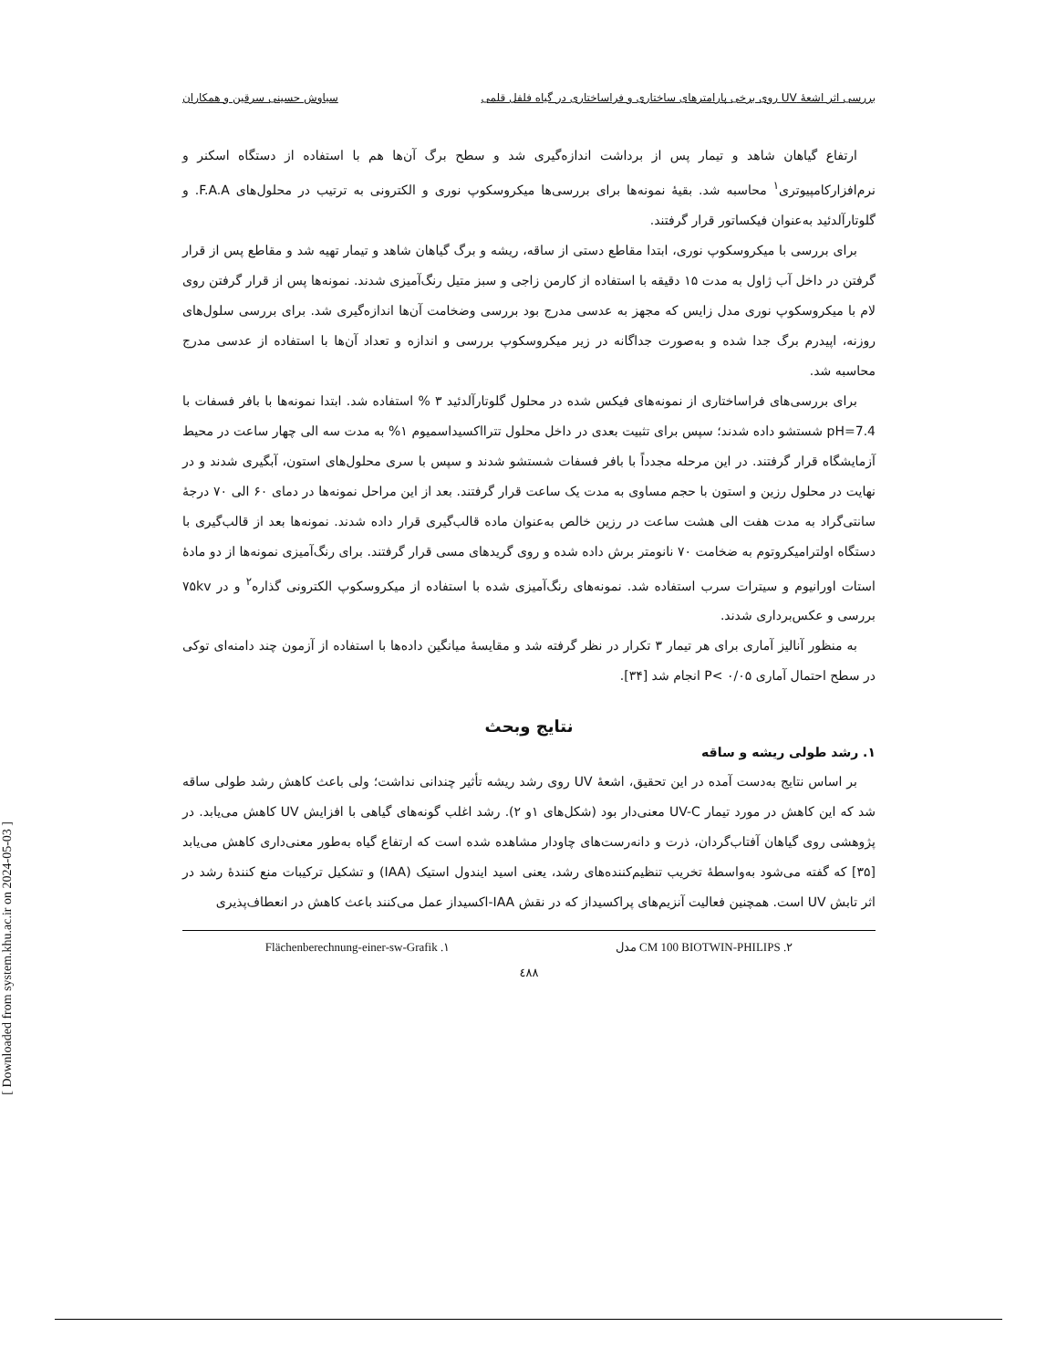[ Downloaded from system.khu.ac.ir on 2024-05-03 ]
بررسی اثر اشعهٔ UV روی برخی پارامترهای ساختاری و فراساختاری در گیاه فلفل قلمی سیاوش حسینی سرقین و همکاران
ارتفاع گیاهان شاهد و تیمار پس از برداشت اندازه‌گیری شد و سطح برگ آن‌ها هم با استفاده از دستگاه اسکنر و نرم‌افزارکامپیوتری<sup>۱</sup> محاسبه شد. بقیهٔ نمونه‌ها برای بررسی‌ها میکروسکوپ نوری و الکترونی به ترتیب در محلول‌های F.A.A. و گلوتارآلدئید به‌عنوان فیکساتور قرار گرفتند.
برای بررسی با میکروسکوپ نوری، ابتدا مقاطع دستی از ساقه، ریشه و برگ گیاهان شاهد و تیمار تهیه شد و مقاطع پس از قرار گرفتن در داخل آب ژاول به مدت ۱۵ دقیقه با استفاده از کارمن زاجی و سبز متیل رنگ‌آمیزی شدند. نمونه‌ها پس از قرار گرفتن روی لام با میکروسکوپ نوری مدل زایس که مجهز به عدسی مدرج بود بررسی وضخامت آن‌ها اندازه‌گیری شد. برای بررسی سلول‌های روزنه، اپیدرم برگ جدا شده و به‌صورت جداگانه در زیر میکروسکوپ بررسی و اندازه و تعداد آن‌ها با استفاده از عدسی مدرج محاسبه شد.
برای بررسی‌های فراساختاری از نمونه‌های فیکس شده در محلول گلوتارآلدئید ۳ % استفاده شد. ابتدا نمونه‌ها با بافر فسفات با pH=7.4 شستشو داده شدند؛ سپس برای تثبیت بعدی در داخل محلول تترااکسیداسمیوم ۱% به مدت سه الی چهار ساعت در محیط آزمایشگاه قرار گرفتند. در این مرحله مجدداً با بافر فسفات شستشو شدند و سپس با سری محلول‌های استون، آبگیری شدند و در نهایت در محلول رزین و استون با حجم مساوی به مدت یک ساعت قرار گرفتند. بعد از این مراحل نمونه‌ها در دمای ۶۰ الی ۷۰ درجهٔ سانتی‌گراد به مدت هفت الی هشت ساعت در رزین خالص به‌عنوان ماده قالب‌گیری قرار داده شدند. نمونه‌ها بعد از قالب‌گیری با دستگاه اولترامیکروتوم به ضخامت ۷۰ نانومتر برش داده شده و روی گریدهای مسی قرار گرفتند. برای رنگ‌آمیزی نمونه‌ها از دو مادهٔ استات اورانیوم و سیترات سرب استفاده شد. نمونه‌های رنگ‌آمیزی شده با استفاده از میکروسکوپ الکترونی گذاره<sup>۲</sup> و در ۷۵kv بررسی و عکس‌برداری شدند.
به منظور آنالیز آماری برای هر تیمار ۳ تکرار در نظر گرفته شد و مقایسهٔ میانگین داده‌ها با استفاده از آزمون چند دامنه‌ای توکی در سطح احتمال آماری P< ۰/۰۵ انجام شد [۳۴].
نتایج وبحث
۱. رشد طولی ریشه و ساقه
بر اساس نتایج به‌دست آمده در این تحقیق، اشعهٔ UV روی رشد ریشه تأثیر چندانی نداشت؛ ولی باعث کاهش رشد طولی ساقه شد که این کاهش در مورد تیمار UV-C معنی‌دار بود (شکل‌های ۱و ۲). رشد اغلب گونه‌های گیاهی با افزایش UV کاهش می‌یابد. در پژوهشی روی گیاهان آفتاب‌گردان، ذرت و دانه‌رست‌های چاودار مشاهده شده است که ارتفاع گیاه به‌طور معنی‌داری کاهش می‌یابد [۳۵] که گفته می‌شود به‌واسطهٔ تخریب تنظیم‌کننده‌های رشد، یعنی اسید ایندول استیک (IAA) و تشکیل ترکیبات منع کنندهٔ رشد در اثر تابش UV است. همچنین فعالیت آنزیم‌های پراکسیداز که در نقش IAA-اکسیداز عمل می‌کنند باعث کاهش در انعطاف‌پذیری
۲. CM 100 BIOTWIN-PHILIPS مدل ۱. Flächenberechnung-einer-sw-Grafik
٤٨٨